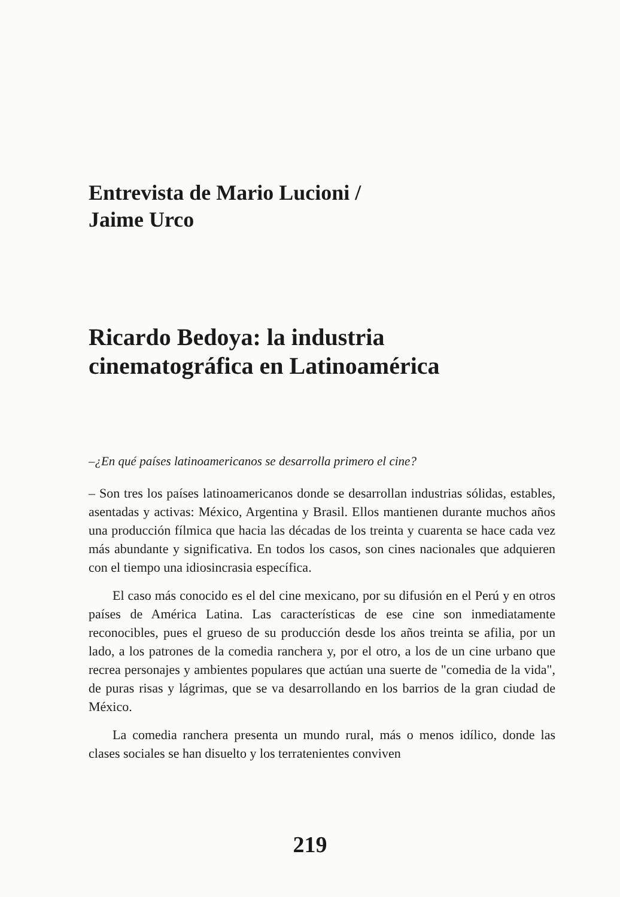Entrevista de Mario Lucioni /
Jaime Urco
Ricardo Bedoya: la industria
cinematográfica en Latinoamérica
–¿En qué países latinoamericanos se desarrolla primero el cine?
– Son tres los países latinoamericanos donde se desarrollan industrias sólidas, estables, asentadas y activas: México, Argentina y Brasil. Ellos mantienen durante muchos años una producción fílmica que hacia las décadas de los treinta y cuarenta se hace cada vez más abundante y significativa. En todos los casos, son cines nacionales que adquieren con el tiempo una idiosincrasia específica.
El caso más conocido es el del cine mexicano, por su difusión en el Perú y en otros países de América Latina. Las características de ese cine son inmediatamente reconocibles, pues el grueso de su producción desde los años treinta se afilia, por un lado, a los patrones de la comedia ranchera y, por el otro, a los de un cine urbano que recrea personajes y ambientes populares que actúan una suerte de "comedia de la vida", de puras risas y lágrimas, que se va desarrollando en los barrios de la gran ciudad de México.
La comedia ranchera presenta un mundo rural, más o menos idílico, donde las clases sociales se han disuelto y los terratenientes conviven
219